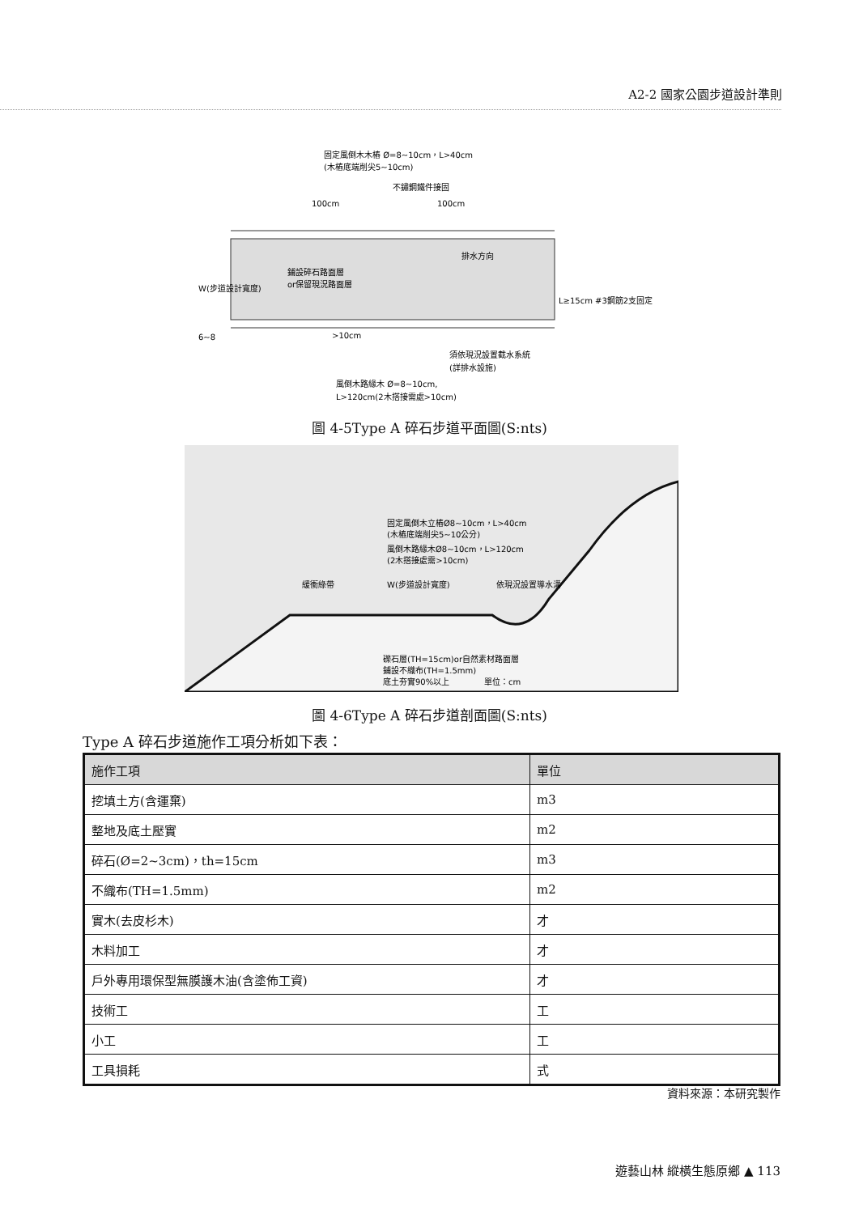A2-2 國家公園步道設計準則
固定風倒木木樁 Ø=8~10cm，L>40cm
(木樁底端削尖5~10cm)
不鏽鋼鐵件接固
100cm
100cm
鋪設碎石路面層
or保留現況路面層
L≥15cm #3鋼筋2支固定
>10cm
須依現況設置截水系統
(詳排水設施)
風倒木路緣木 Ø=8~10cm,
L>120cm(2木搭接需處>10cm)
W(步道設計寬度)
6~8
排水方向
圖 4-5Type A 碎石步道平面圖(S:nts)
固定風倒木立樁Ø8~10cm，L>40cm
(木樁底端削尖5~10公分)
風倒木路緣木Ø8~10cm，L>120cm
(2木搭接處需>10cm)
緩衝綠帶
W(步道設計寬度)
依現況設置導水溝
礫石層(TH=15cm)or自然素材路面層
鋪設不織布(TH=1.5mm)
底土夯實90%以上
單位：cm
圖 4-6Type A 碎石步道剖面圖(S:nts)
Type A 碎石步道施作工項分析如下表：
| 施作工項 | 單位 |
| --- | --- |
| 挖填土方(含運棄) | m3 |
| 整地及底土壓實 | m2 |
| 碎石(Ø=2~3cm)，th=15cm | m3 |
| 不織布(TH=1.5mm) | m2 |
| 實木(去皮杉木) | 才 |
| 木料加工 | 才 |
| 戶外專用環保型無膜護木油(含塗佈工資) | 才 |
| 技術工 | 工 |
| 小工 | 工 |
| 工具損耗 | 式 |
資料來源：本研究製作
遊藝山林 縱橫生態原鄉 ▲ 113